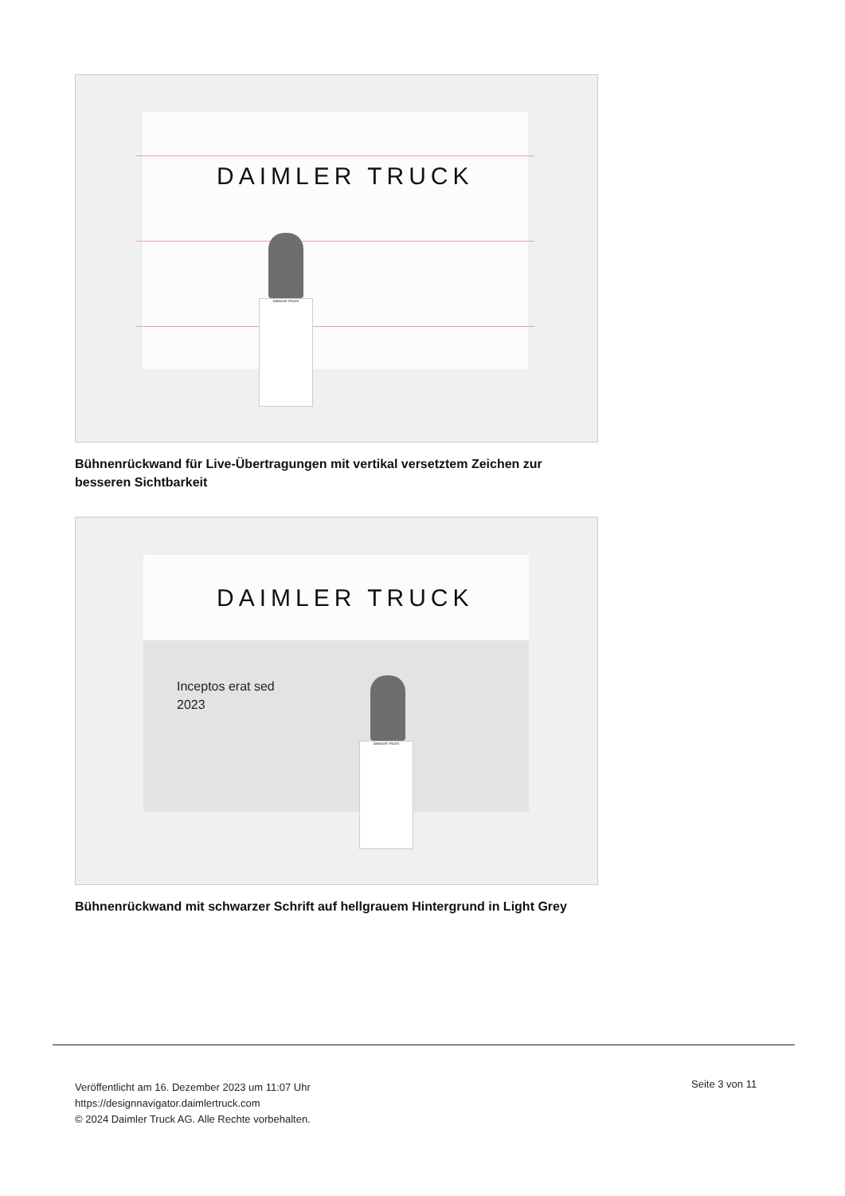DAIMLER TRUCK
DAIMLER TRUCK
Bühnenrückwand für Live-Übertragungen mit vertikal versetztem Zeichen zur besseren Sichtbarkeit
DAIMLER TRUCK
Inceptos erat sed
2023
DAIMLER TRUCK
Bühnenrückwand mit schwarzer Schrift auf hellgrauem Hintergrund in Light Grey
Veröffentlicht am 16. Dezember 2023 um 11:07 Uhr
https://designnavigator.daimlertruck.com
© 2024 Daimler Truck AG. Alle Rechte vorbehalten.
Seite 3 von 11